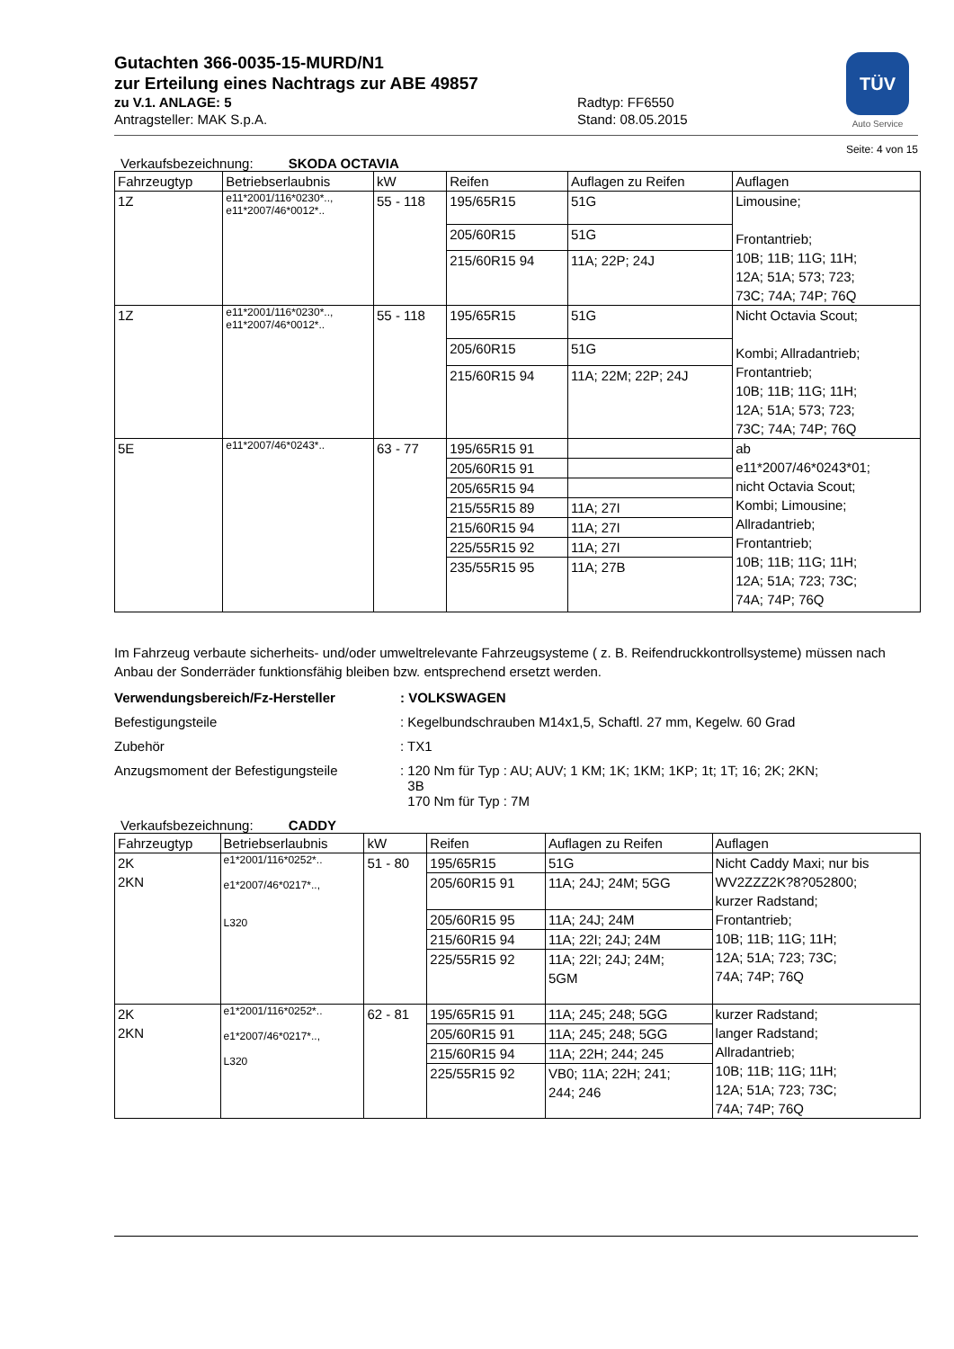TÜV
Auto Service
Gutachten 366-0035-15-MURD/N1
zur Erteilung eines Nachtrags zur ABE 49857
zu V.1. ANLAGE: 5 Radtyp: FF6550
Antragsteller: MAK S.p.A. Stand: 08.05.2015
Seite: 4 von 15
Verkaufsbezeichnung: SKODA OCTAVIA
| Fahrzeugtyp | Betriebserlaubnis | kW | Reifen | Auflagen zu Reifen | Auflagen |
| --- | --- | --- | --- | --- | --- |
| 1Z | e11*2001/116*0230*.., e11*2007/46*0012*.. | 55 - 118 | 195/65R15 | 51G | Limousine; Frontantrieb; 10B; 11B; 11G; 11H; 12A; 51A; 573; 723; 73C; 74A; 74P; 76Q |
| | | | 205/60R15 | 51G | |
| | | | 215/60R15 94 | 11A; 22P; 24J | |
| 1Z | e11*2001/116*0230*.., e11*2007/46*0012*.. | 55 - 118 | 195/65R15 | 51G | Nicht Octavia Scout; Kombi; Allradantrieb; Frontantrieb; 10B; 11B; 11G; 11H; 12A; 51A; 573; 723; 73C; 74A; 74P; 76Q |
| | | | 205/60R15 | 51G | |
| | | | 215/60R15 94 | 11A; 22M; 22P; 24J | |
| 5E | e11*2007/46*0243*.. | 63 - 77 | 195/65R15 91 | | ab e11*2007/46*0243*01; nicht Octavia Scout; Kombi; Limousine; Allradantrieb; Frontantrieb; 10B; 11B; 11G; 11H; 12A; 51A; 723; 73C; 74A; 74P; 76Q |
| | | | 205/60R15 91 | | |
| | | | 205/65R15 94 | | |
| | | | 215/55R15 89 | 11A; 27I | |
| | | | 215/60R15 94 | 11A; 27I | |
| | | | 225/55R15 92 | 11A; 27I | |
| | | | 235/55R15 95 | 11A; 27B | |
Im Fahrzeug verbaute sicherheits- und/oder umweltrelevante Fahrzeugsysteme ( z. B. Reifendruckkontrollsysteme) müssen nach Anbau der Sonderräder funktionsfähig bleiben bzw. entsprechend ersetzt werden.
Verwendungsbereich/Fz-Hersteller : VOLKSWAGEN
Befestigungsteile : Kegelbundschrauben M14x1,5, Schaftl. 27 mm, Kegelw. 60 Grad
Zubehör : TX1
Anzugsmoment der Befestigungsteile : 120 Nm für Typ : AU; AUV; 1 KM; 1K; 1KM; 1KP; 1t; 1T; 16; 2K; 2KN;
3B
170 Nm für Typ : 7M
Verkaufsbezeichnung: CADDY
| Fahrzeugtyp | Betriebserlaubnis | kW | Reifen | Auflagen zu Reifen | Auflagen |
| --- | --- | --- | --- | --- | --- |
| 2K 2KN | e1*2001/116*0252*.. e1*2007/46*0217*.., L320 | 51 - 80 | 195/65R15 | 51G | Nicht Caddy Maxi; nur bis WV2ZZZ2K?8?052800; kurzer Radstand; Frontantrieb; 10B; 11B; 11G; 11H; 12A; 51A; 723; 73C; 74A; 74P; 76Q |
| | | | 205/60R15 91 | 11A; 24J; 24M; 5GG | |
| | | | 205/60R15 95 | 11A; 24J; 24M | |
| | | | 215/60R15 94 | 11A; 22I; 24J; 24M | |
| | | | 225/55R15 92 | 11A; 22I; 24J; 24M; 5GM | |
| 2K 2KN | e1*2001/116*0252*.. e1*2007/46*0217*.., L320 | 62 - 81 | 195/65R15 91 | 11A; 245; 248; 5GG | kurzer Radstand; langer Radstand; Allradantrieb; 10B; 11B; 11G; 11H; 12A; 51A; 723; 73C; 74A; 74P; 76Q |
| | | | 205/60R15 91 | 11A; 245; 248; 5GG | |
| | | | 215/60R15 94 | 11A; 22H; 244; 245 | |
| | | | 225/55R15 92 | VB0; 11A; 22H; 241; 244; 246 | |